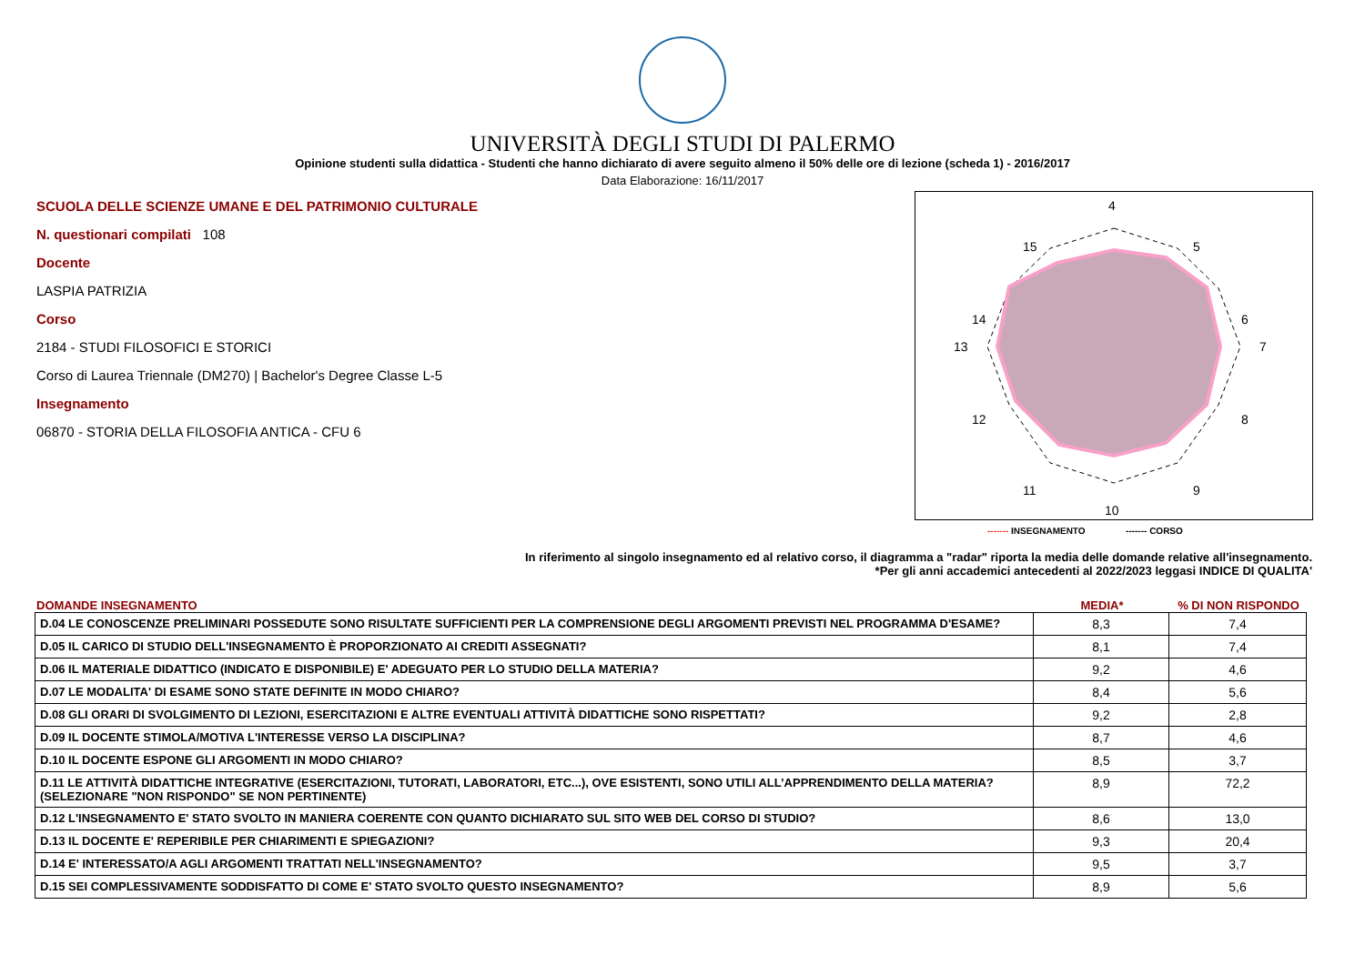UNIVERSITÀ DEGLI STUDI DI PALERMO
Opinione studenti sulla didattica - Studenti che hanno dichiarato di avere seguito almeno il 50% delle ore di lezione (scheda 1) - 2016/2017
Data Elaborazione: 16/11/2017
SCUOLA DELLE SCIENZE UMANE E DEL PATRIMONIO CULTURALE
N. questionari compilati 108
Docente
LASPIA PATRIZIA
Corso
2184 - STUDI FILOSOFICI E STORICI
Corso di Laurea Triennale (DM270) | Bachelor's Degree Classe L-5
Insegnamento
06870 - STORIA DELLA FILOSOFIA ANTICA - CFU 6
4
5
6
7
8
9
10
11
12
13
14
15
------- INSEGNAMENTO ------- CORSO
In riferimento al singolo insegnamento ed al relativo corso, il diagramma a "radar" riporta la media delle domande relative all'insegnamento.
*Per gli anni accademici antecedenti al 2022/2023 leggasi INDICE DI QUALITA'
DOMANDE INSEGNAMENTO MEDIA*% DI NON RISPONDO
| D.04 LE CONOSCENZE PRELIMINARI POSSEDUTE SONO RISULTATE SUFFICIENTI PER LA COMPRENSIONE DEGLI ARGOMENTI PREVISTI NEL PROGRAMMA D'ESAME? | 8,3 | 7,4 |
| D.05 IL CARICO DI STUDIO DELL'INSEGNAMENTO È PROPORZIONATO AI CREDITI ASSEGNATI? | 8,1 | 7,4 |
| D.06 IL MATERIALE DIDATTICO (INDICATO E DISPONIBILE) E' ADEGUATO PER LO STUDIO DELLA MATERIA? | 9,2 | 4,6 |
| D.07 LE MODALITA' DI ESAME SONO STATE DEFINITE IN MODO CHIARO? | 8,4 | 5,6 |
| D.08 GLI ORARI DI SVOLGIMENTO DI LEZIONI, ESERCITAZIONI E ALTRE EVENTUALI ATTIVITÀ DIDATTICHE SONO RISPETTATI? | 9,2 | 2,8 |
| D.09 IL DOCENTE STIMOLA/MOTIVA L'INTERESSE VERSO LA DISCIPLINA? | 8,7 | 4,6 |
| D.10 IL DOCENTE ESPONE GLI ARGOMENTI IN MODO CHIARO? | 8,5 | 3,7 |
| D.11 LE ATTIVITÀ DIDATTICHE INTEGRATIVE (ESERCITAZIONI, TUTORATI, LABORATORI, ETC...), OVE ESISTENTI, SONO UTILI ALL’APPRENDIMENTO DELLA MATERIA? (SELEZIONARE "NON RISPONDO" SE NON PERTINENTE) | 8,9 | 72,2 |
| D.12 L'INSEGNAMENTO E' STATO SVOLTO IN MANIERA COERENTE CON QUANTO DICHIARATO SUL SITO WEB DEL CORSO DI STUDIO? | 8,6 | 13,0 |
| D.13 IL DOCENTE E' REPERIBILE PER CHIARIMENTI E SPIEGAZIONI? | 9,3 | 20,4 |
| D.14 E' INTERESSATO/A AGLI ARGOMENTI TRATTATI NELL'INSEGNAMENTO? | 9,5 | 3,7 |
| D.15 SEI COMPLESSIVAMENTE SODDISFATTO DI COME E' STATO SVOLTO QUESTO INSEGNAMENTO? | 8,9 | 5,6 |